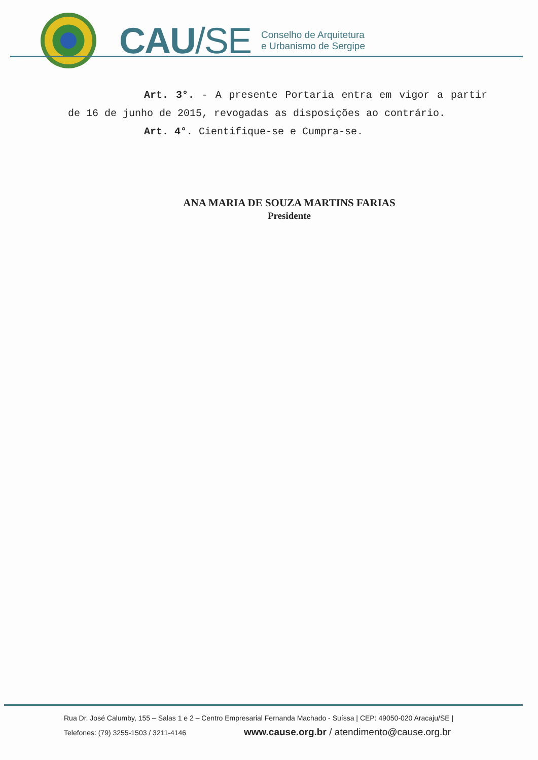CAU/SE
Conselho de Arquitetura
e Urbanismo de Sergipe
Art. 3°. - A presente Portaria entra em vigor a partir de 16 de junho de 2015, revogadas as disposições ao contrário.
Art. 4°. Cientifique-se e Cumpra-se.
ANA MARIA DE SOUZA MARTINS FARIAS
Presidente
Rua Dr. José Calumby, 155 – Salas 1 e 2 – Centro Empresarial Fernanda Machado - Suíssa | CEP: 49050-020 Aracaju/SE |
Telefones: (79) 3255-1503 / 3211-4146 www.cause.org.br / atendimento@cause.org.br